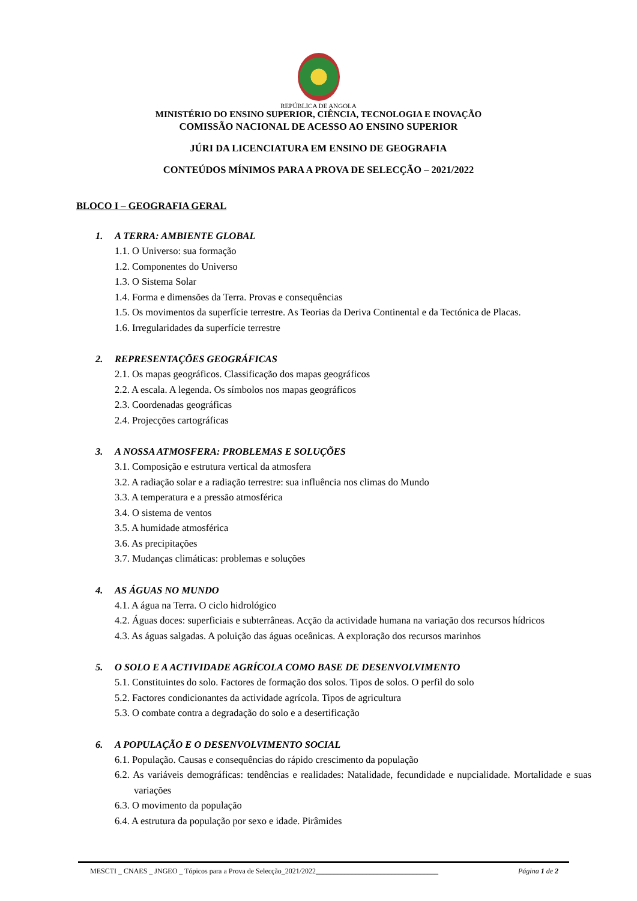REPÚBLICA DE ANGOLA
MINISTÉRIO DO ENSINO SUPERIOR, CIÊNCIA, TECNOLOGIA E INOVAÇÃO
COMISSÃO NACIONAL DE ACESSO AO ENSINO SUPERIOR
JÚRI DA LICENCIATURA EM ENSINO DE GEOGRAFIA
CONTEÚDOS MÍNIMOS PARA A PROVA DE SELECÇÃO – 2021/2022
BLOCO I – GEOGRAFIA GERAL
1. A TERRA: AMBIENTE GLOBAL
1.1. O Universo: sua formação
1.2. Componentes do Universo
1.3. O Sistema Solar
1.4. Forma e dimensões da Terra. Provas e consequências
1.5. Os movimentos da superfície terrestre. As Teorias da Deriva Continental e da Tectónica de Placas.
1.6. Irregularidades da superfície terrestre
2. REPRESENTAÇÕES GEOGRÁFICAS
2.1. Os mapas geográficos. Classificação dos mapas geográficos
2.2. A escala. A legenda. Os símbolos nos mapas geográficos
2.3. Coordenadas geográficas
2.4. Projecções cartográficas
3. A NOSSA ATMOSFERA: PROBLEMAS E SOLUÇÕES
3.1. Composição e estrutura vertical da atmosfera
3.2. A radiação solar e a radiação terrestre: sua influência nos climas do Mundo
3.3. A temperatura e a pressão atmosférica
3.4. O sistema de ventos
3.5. A humidade atmosférica
3.6. As precipitações
3.7. Mudanças climáticas: problemas e soluções
4. AS ÁGUAS NO MUNDO
4.1. A água na Terra. O ciclo hidrológico
4.2. Águas doces: superficiais e subterrâneas. Acção da actividade humana na variação dos recursos hídricos
4.3. As águas salgadas. A poluição das águas oceânicas. A exploração dos recursos marinhos
5. O SOLO E A ACTIVIDADE AGRÍCOLA COMO BASE DE DESENVOLVIMENTO
5.1. Constituintes do solo. Factores de formação dos solos. Tipos de solos. O perfil do solo
5.2. Factores condicionantes da actividade agrícola. Tipos de agricultura
5.3. O combate contra a degradação do solo e a desertificação
6. A POPULAÇÃO E O DESENVOLVIMENTO SOCIAL
6.1. População. Causas e consequências do rápido crescimento da população
6.2. As variáveis demográficas: tendências e realidades: Natalidade, fecundidade e nupcialidade. Mortalidade e suas variações
6.3. O movimento da população
6.4. A estrutura da população por sexo e idade. Pirâmides
MESCTI _ CNAES _ JNGEO _ Tópicos para a Prova de Selecção_2021/2022__________________________________ Página 1 de 2